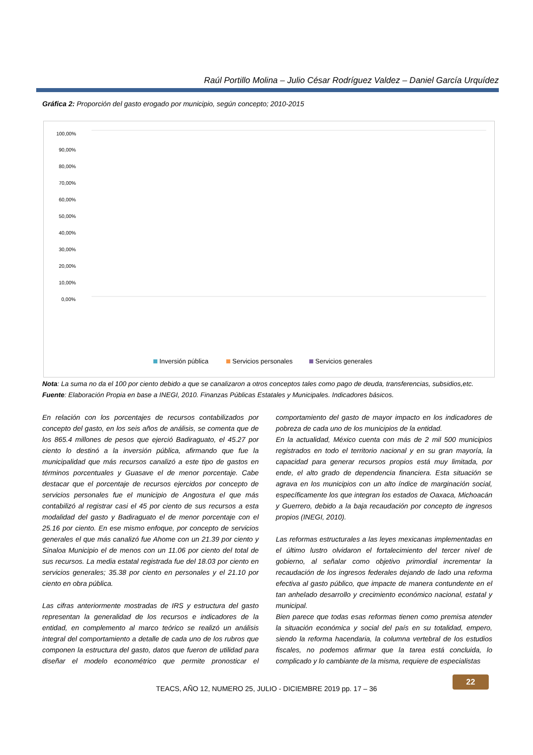Raúl Portillo Molina – Julio César Rodríguez Valdez – Daniel García Urquídez
Gráfica 2: Proporción del gasto erogado por municipio, según concepto; 2010-2015
100,00%
90,00%
80,00%
70,00%
60,00%
50,00%
40,00%
30,00%
20,00%
10,00%
0,00%
Inversión pública
Servicios personales
Servicios generales
Badiraguato 45,27% 25,16% 12,51% Mocorito 35,37% 30,42% 15,18% Sinaloa 32,60% 32,04% 11,06% Choix 31,55% 27,57% 12,01% San Ignacio 28,43% 38,20% 15,44% Escuinapa 27,47% 39,84% 13,42% Elota 26,89% 33,43% 13,76% Ahome 25,14% 30,33% 21,39% Cosalá 23,55% 36,16% 14,62% Rosario 22,29% 40,13% 15,17% Concordia 21,93% 44,98% 12,70% Angostura 21,92% 44,99% 13,54% Sinaloa 21,10% 35,38% 18,03% Salvador Alvarado 20,61% 40,07% 14,09% Culiacán 19,42% 36,61% 20,40% El Fuerte 18,82% 32,96% 15,35% Mazatlán 17,24% 34,31% 15,78% Navolato 16,66% 34,73% 19,92% Guasave 16,25% 39,42% 18,83%
Nota: La suma no da el 100 por ciento debido a que se canalizaron a otros conceptos tales como pago de deuda, transferencias, subsidios,etc.
Fuente: Elaboración Propia en base a INEGI, 2010. Finanzas Públicas Estatales y Municipales. Indicadores básicos.
En relación con los porcentajes de recursos contabilizados por concepto del gasto, en los seis años de análisis, se comenta que de los 865.4 millones de pesos que ejerció Badiraguato, el 45.27 por ciento lo destinó a la inversión pública, afirmando que fue la municipalidad que más recursos canalizó a este tipo de gastos en términos porcentuales y Guasave el de menor porcentaje. Cabe destacar que el porcentaje de recursos ejercidos por concepto de servicios personales fue el municipio de Angostura el que más contabilizó al registrar casi el 45 por ciento de sus recursos a esta modalidad del gasto y Badiraguato el de menor porcentaje con el 25.16 por ciento. En ese mismo enfoque, por concepto de servicios generales el que más canalizó fue Ahome con un 21.39 por ciento y Sinaloa Municipio el de menos con un 11.06 por ciento del total de sus recursos. La media estatal registrada fue del 18.03 por ciento en servicios generales; 35.38 por ciento en personales y el 21.10 por ciento en obra pública.
Las cifras anteriormente mostradas de IRS y estructura del gasto representan la generalidad de los recursos e indicadores de la entidad, en complemento al marco teórico se realizó un análisis integral del comportamiento a detalle de cada uno de los rubros que componen la estructura del gasto, datos que fueron de utilidad para diseñar el modelo econométrico que permite pronosticar el comportamiento del gasto de mayor impacto en los indicadores de pobreza de cada uno de los municipios de la entidad.
En la actualidad, México cuenta con más de 2 mil 500 municipios registrados en todo el territorio nacional y en su gran mayoría, la capacidad para generar recursos propios está muy limitada, por ende, el alto grado de dependencia financiera. Esta situación se agrava en los municipios con un alto índice de marginación social, específicamente los que integran los estados de Oaxaca, Michoacán y Guerrero, debido a la baja recaudación por concepto de ingresos propios (INEGI, 2010).
Las reformas estructurales a las leyes mexicanas implementadas en el último lustro olvidaron el fortalecimiento del tercer nivel de gobierno, al señalar como objetivo primordial incrementar la recaudación de los ingresos federales dejando de lado una reforma efectiva al gasto público, que impacte de manera contundente en el tan anhelado desarrollo y crecimiento económico nacional, estatal y municipal.
Bien parece que todas esas reformas tienen como premisa atender la situación económica y social del país en su totalidad, empero, siendo la reforma hacendaria, la columna vertebral de los estudios fiscales, no podemos afirmar que la tarea está concluida, lo complicado y lo cambiante de la misma, requiere de especialistas
TEACS, AÑO 12, NUMERO 25, JULIO - DICIEMBRE 2019 pp. 17 – 36
22